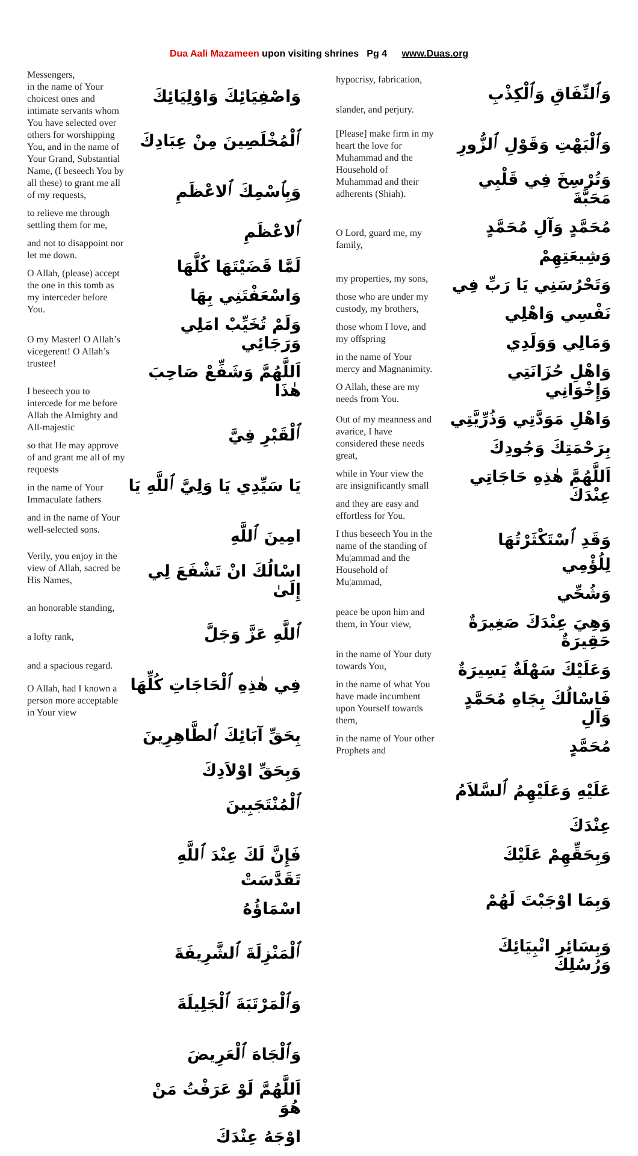Dua Aali Mazameen upon visiting shrines Pg 4 www.Duas.org
Messengers,
in the name of Your choicest ones and intimate servants whom You have selected over others for worshipping You, and in the name of Your Grand, Substantial Name, (I beseech You by all these) to grant me all of my requests,
to relieve me through settling them for me,
and not to disappoint nor let me down.
O Allah, (please) accept the one in this tomb as my interceder before You.
O my Master! O Allah’s vicegerent! O Allah’s trustee!
I beseech you to intercede for me before Allah the Almighty and All-majestic
so that He may approve of and grant me all of my requests
in the name of Your Immaculate fathers
and in the name of Your well-selected sons.
Verily, you enjoy in the view of Allah, sacred be His Names,
an honorable standing,
a lofty rank,
and a spacious regard.
O Allah, had I known a person more acceptable in Your view
وَاصْفِيَائِكَ وَاوْلِيَائِكَ
ٱلْمُخْلَصِينَ مِنْ عِبَادِكَ
وَبِٱسْمِكَ ٱلاعْظَمِ ٱلاعْظَمِ
لَمَّا قَضَيْتَهَا كُلَّهَا
وَاسْعَفْتَنِي بِهَا
وَلَمْ تُخَيِّبْ امَلِي وَرَجَائِي
اَللَّهُمَّ وَشَفِّعْ صَاحِبَ هٰذَا
ٱلْقَبْرِ فِيَّ
يَا سَيِّدِي يَا وَلِيَّ ٱللَّهِ يَا
امِينَ ٱللَّهِ
اسْالُكَ انْ تَشْفَعَ لِي إِلَىٰ
ٱللَّهِ عَزَّ وَجَلَّ
فِي هٰذِهِ ٱلْحَاجَاتِ كُلِّهَا
بِحَقِّ آبَائِكَ ٱلطَّاهِرِينَ
وَبِحَقِّ اوْلاَدِكَ ٱلْمُنْتَجَبِينَ
فَإِنَّ لَكَ عِنْدَ ٱللَّهِ تَقَدَّسَتْ
اسْمَاؤُهُ
ٱلْمَنْزِلَةَ ٱلشَّرِيفَةَ
وَٱلْمَرْتَبَةَ ٱلْجَلِيلَةَ
وَٱلْجَاهَ ٱلْعَرِيضَ
اَللَّهُمَّ لَوْ عَرَفْتُ مَنْ هُوَ
اوْجَهُ عِنْدَكَ
hypocrisy, fabrication,
slander, and perjury.
[Please] make firm in my heart the love for Muhammad and the Household of Muhammad and their adherents (Shiah).
O Lord, guard me, my family,
my properties, my sons,
those who are under my custody, my brothers,
those whom I love, and my offspring
in the name of Your mercy and Magnanimity.
O Allah, these are my needs from You.
Out of my meanness and avarice, I have considered these needs great,
while in Your view the are insignificantly small
and they are easy and effortless for You.
I thus beseech You in the name of the standing of Mu¦ammad and the Household of Mu¦ammad,
peace be upon him and them, in Your view,
in the name of Your duty towards You,
in the name of what You have made incumbent upon Yourself towards them,
in the name of Your other Prophets and
وَٱلنِّفَاقِ وَٱلْكِذْبِ
وَٱلْبَهْتِ وَقَوْلِ ٱلزُّورِ
وَتُرْسِخَ فِي قَلْبِي مَحَبَّةَ
مُحَمَّدٍ وَآلِ مُحَمَّدٍ
وَشِيعَتِهِمْ
وَتَحْرُسَنِي يَا رَبِّ فِي
نَفْسِي وَاهْلِي
وَمَالِي وَوَلَدِي
وَاهْلِ حُزَانَتِي وَإِخْوَانِي
وَاهْلِ مَوَدَّتِي وَذُرِّيَّتِي
بِرَحْمَتِكَ وَجُودِكَ
اَللَّهُمَّ هٰذِهِ حَاجَاتِي عِنْدَكَ
وَقَدِ ٱسْتَكْثَرْتُهَا لِلُؤْمِي
وَشُحِّي
وَهِيَ عِنْدَكَ صَغِيرَةٌ حَقِيرَةٌ
وَعَلَيْكَ سَهْلَةٌ يَسِيرَةٌ
فَاسْالُكَ بِجَاهِ مُحَمَّدٍ وَآلِ
مُحَمَّدٍ
عَلَيْهِ وَعَلَيْهِمُ ٱلسَّلاَمُ
عِنْدَكَ
وَبِحَقِّهِمْ عَلَيْكَ
وَبِمَا اوْجَبْتَ لَهُمْ
وَبِسَائِرِ انْبِيَائِكَ وَرُسُلِكَ